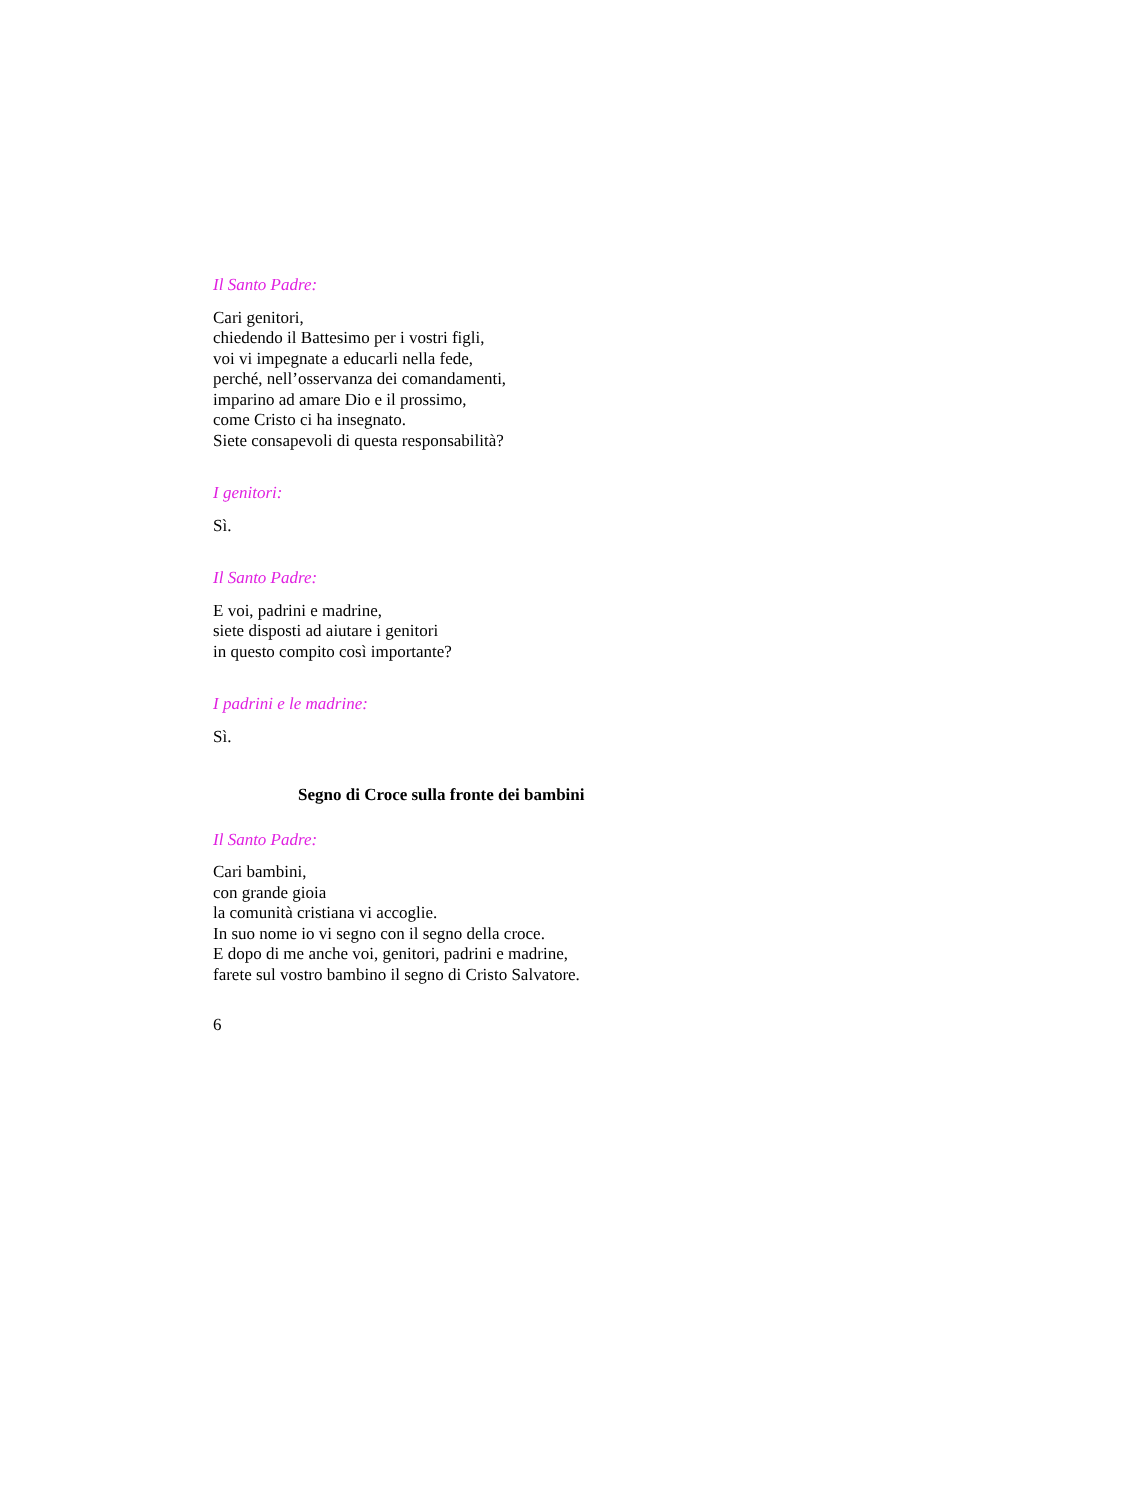Il Santo Padre:
Cari genitori,
chiedendo il Battesimo per i vostri figli,
voi vi impegnate a educarli nella fede,
perché, nell’osservanza dei comandamenti,
imparino ad amare Dio e il prossimo,
come Cristo ci ha insegnato.
Siete consapevoli di questa responsabilità?
I genitori:
Sì.
Il Santo Padre:
E voi, padrini e madrine,
siete disposti ad aiutare i genitori
in questo compito così importante?
I padrini e le madrine:
Sì.
Segno di Croce sulla fronte dei bambini
Il Santo Padre:
Cari bambini,
con grande gioia
la comunità cristiana vi accoglie.
In suo nome io vi segno con il segno della croce.
E dopo di me anche voi, genitori, padrini e madrine,
farete sul vostro bambino il segno di Cristo Salvatore.
6